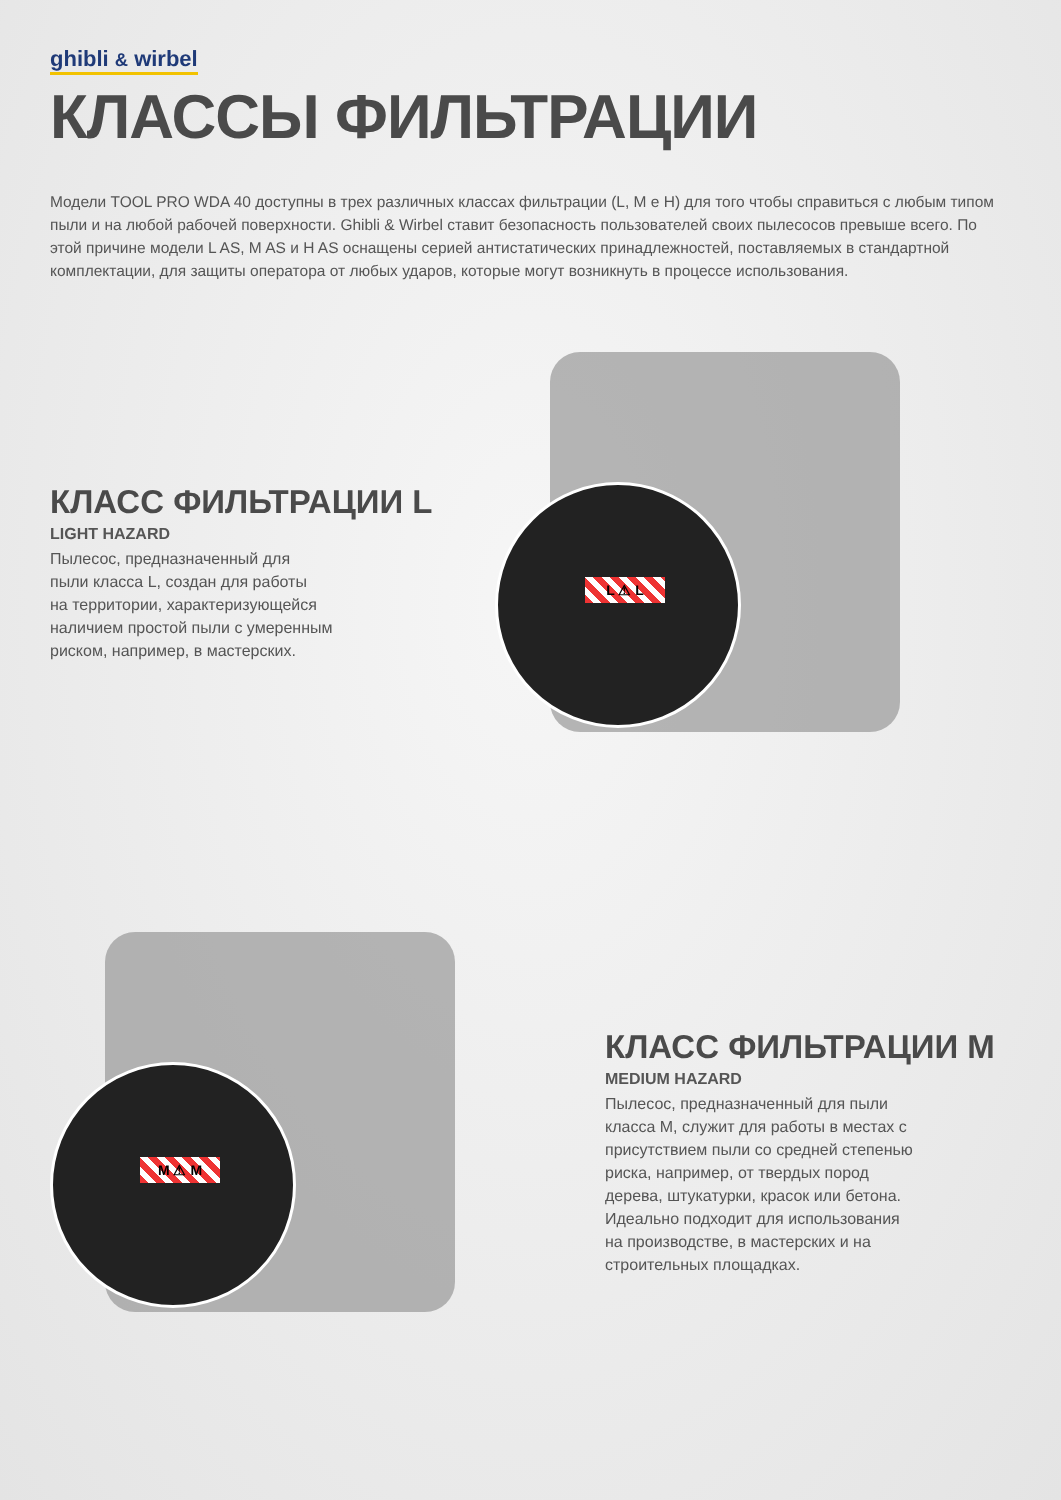ghibli & wirbel
КЛАССЫ ФИЛЬТРАЦИИ
Модели TOOL PRO WDA 40 доступны в трех различных классах фильтрации (L, M e H) для того чтобы справиться с любым типом пыли и на любой рабочей поверхности. Ghibli & Wirbel ставит безопасность пользователей своих пылесосов превыше всего. По этой причине модели L AS, M AS и H AS оснащены серией антистатических принадлежностей, поставляемых в стандартной комплектации, для защиты оператора от любых ударов, которые могут возникнуть в процессе использования.
КЛАСС ФИЛЬТРАЦИИ L
LIGHT HAZARD
Пылесос, предназначенный для
пыли класса L, создан для работы
на территории, характеризующейся
наличием простой пыли с умеренным
риском, например, в мастерских.
L ⚠ L
M ⚠ M
КЛАСС ФИЛЬТРАЦИИ M
MEDIUM HAZARD
Пылесос, предназначенный для пыли
класса M, служит для работы в местах с
присутствием пыли со средней степенью
риска, например, от твердых пород
дерева, штукатурки, красок или бетона.
Идеально подходит для использования
на производстве, в мастерских и на
строительных площадках.